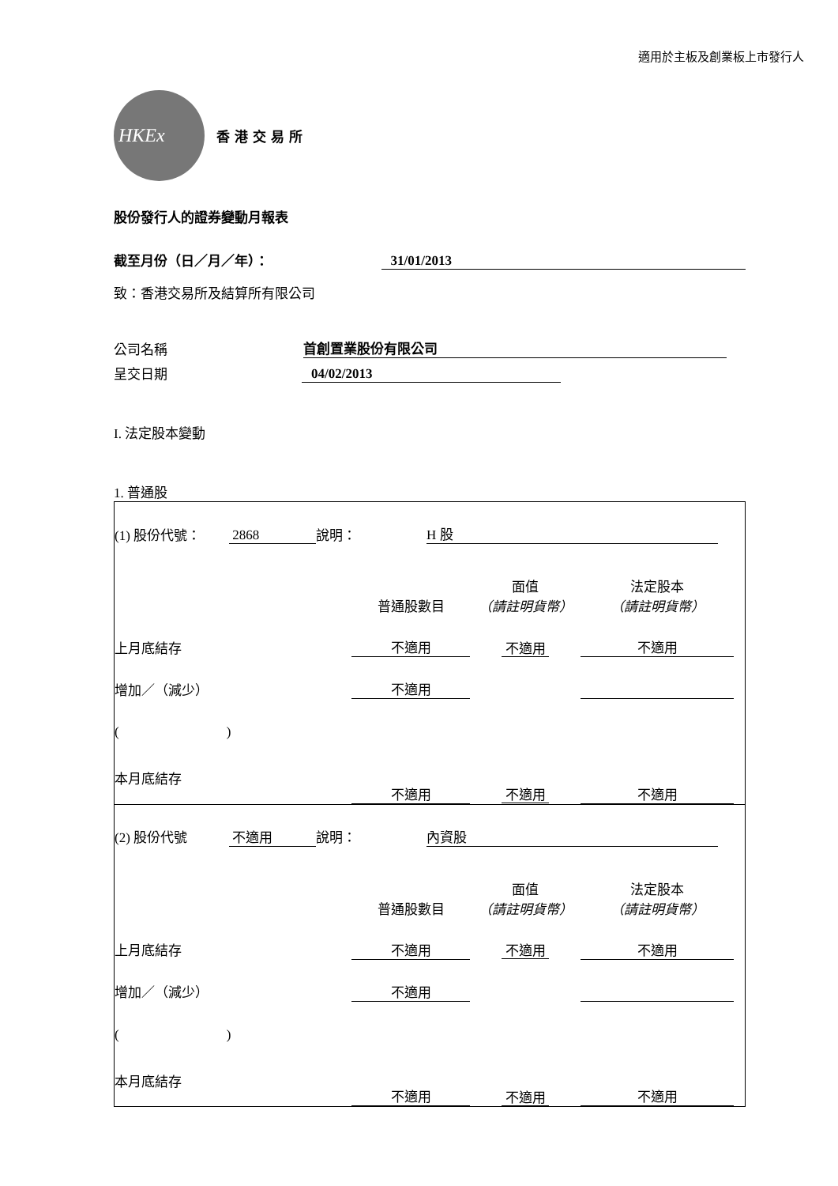適用於主板及創業板上市發行人
HKEx
香港交易所
股份發行人的證券變動月報表
截至月份（日／月／年）： 31/01/2013
致：香港交易所及結算所有限公司
公司名稱 首創置業股份有限公司
呈交日期 04/02/2013
I. 法定股本變動
1. 普通股
| (1) 股份代號： | 2868 | 說明： | H 股 | |
| | 普通股數目 | 面值 （請註明貨幣） | 法定股本 （請註明貨幣） | |
| 上月底結存 | 不適用 | 不適用 | 不適用 | |
| 增加／（減少） | 不適用 | | | |
| ( ) | | | | |
| 本月底結存 | 不適用 | 不適用 | 不適用 | |
| (2) 股份代號 | 不適用 | 說明： | 內資股 | |
| | 普通股數目 | 面值 （請註明貨幣） | 法定股本 （請註明貨幣） | |
| 上月底結存 | 不適用 | 不適用 | 不適用 | |
| 增加／（減少） | 不適用 | | | |
| ( ) | | | | |
| 本月底結存 | 不適用 | 不適用 | 不適用 | |